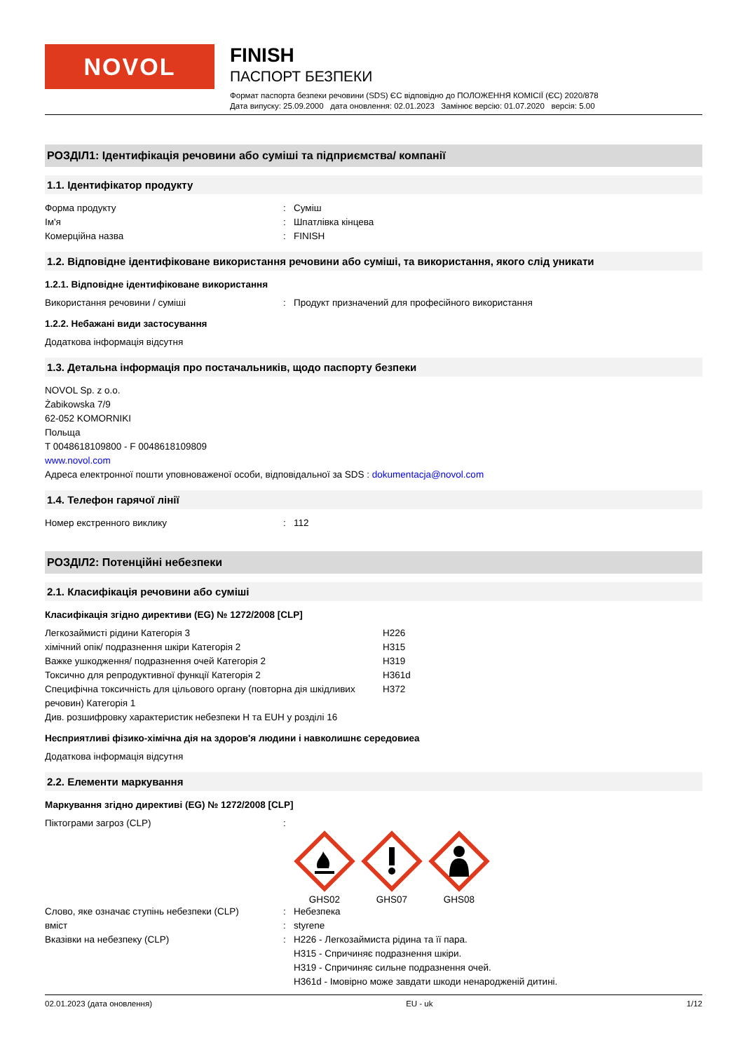NOVOL
FINISH
ПАСПОРТ БЕЗПЕКИ
Формат паспорта безпеки речовини (SDS) ЄС відповідно до ПОЛОЖЕННЯ КОМІСІЇ (ЄС) 2020/878
Дата випуску: 25.09.2000 дата оновлення: 02.01.2023 Замінює версію: 01.07.2020 версія: 5.00
РОЗДІЛ1: Ідентифікація речовини або суміші та підприємства/ компанії
1.1. Ідентифікатор продукту
Форма продукту: Суміш
Ім'я: Шпатлівка кінцева
Комерційна назва: FINISH
1.2. Відповідне ідентифіковане використання речовини або суміші, та використання, якого слід уникати
1.2.1. Відповідне ідентифіковане використання
Використання речовини / суміші: Продукт призначений для професійного використання
1.2.2. Небажані види застосування
Додаткова інформація відсутня
1.3. Детальна інформація про постачальників, щодо паспорту безпеки
NOVOL Sp. z o.o.
Żabikowska 7/9
62-052 KOMORNIKI
Польща
T 0048618109800 - F 0048618109809
www.novol.com
Адреса електронної пошти уповноваженої особи, відповідальної за SDS : dokumentacja@novol.com
1.4. Телефон гарячої лінії
Номер екстренного виклику: 112
РОЗДІЛ2: Потенційні небезпеки
2.1. Класифікація речовини або суміші
Класифікація згідно директиви (EG) № 1272/2008 [CLP]
Легкозаймисті рідини Категорія 3 H226
хімічний опік/ подразнення шкіри Категорія 2 H315
Важке ушкодження/ подразнення очей Категорія 2 H319
Токсично для репродуктивної функції Категорія 2 H361d
Специфічна токсичність для цільового органу (повторна дія шкідливих речовин) Категорія 1 H372
Див. розшифровку характеристик небезпеки H та EUH у розділі 16
Несприятливі фізико-хімічна дія на здоров'я людини і навколишнє середовиеа
Додаткова інформація відсутня
2.2. Елементи маркування
Маркування згідно директиві (EG) № 1272/2008 [CLP]
Піктограми загроз (CLP):
GHS02
GHS07
GHS08
Слово, яке означає ступінь небезпеки (CLP): Небезпека
вміст: styrene
Вказівки на небезпеку (CLP): H226 - Легкозаймиста рідина та її пара.
H315 - Спричиняє подразнення шкіри.
H319 - Спричиняє сильне подразнення очей.
H361d - Імовірно може завдати шкоди ненародженій дитині.
02.01.2023 (дата оновлення) EU - uk 1/12